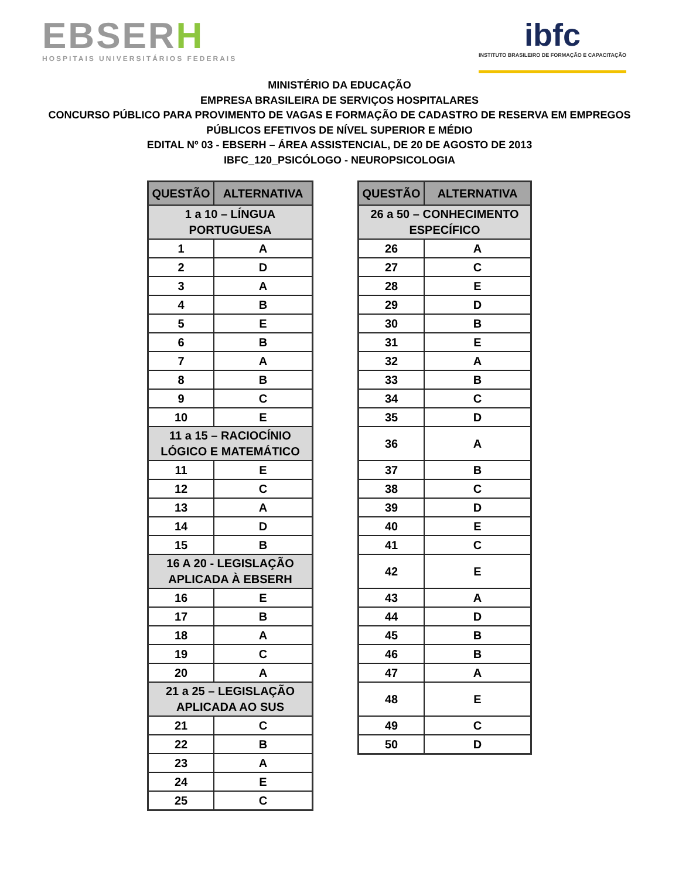EBSERH
HOSPITAIS UNIVERSITÁRIOS FEDERAIS
ibfc
INSTITUTO BRASILEIRO DE FORMAÇÃO E CAPACITAÇÃO
MINISTÉRIO DA EDUCAÇÃO
EMPRESA BRASILEIRA DE SERVIÇOS HOSPITALARES
CONCURSO PÚBLICO PARA PROVIMENTO DE VAGAS E FORMAÇÃO DE CADASTRO DE RESERVA EM EMPREGOS
PÚBLICOS EFETIVOS DE NÍVEL SUPERIOR E MÉDIO
EDITAL Nº 03 - EBSERH – ÁREA ASSISTENCIAL, DE 20 DE AGOSTO DE 2013
IBFC_120_PSICÓLOGO - NEUROPSICOLOGIA
| QUESTÃO | ALTERNATIVA |
| --- | --- |
| 1 a 10 – LÍNGUA PORTUGUESA | |
| 1 | A |
| 2 | D |
| 3 | A |
| 4 | B |
| 5 | E |
| 6 | B |
| 7 | A |
| 8 | B |
| 9 | C |
| 10 | E |
| 11 a 15 – RACIOCÍNIO LÓGICO E MATEMÁTICO | |
| 11 | E |
| 12 | C |
| 13 | A |
| 14 | D |
| 15 | B |
| 16 A 20 - LEGISLAÇÃO APLICADA À EBSERH | |
| 16 | E |
| 17 | B |
| 18 | A |
| 19 | C |
| 20 | A |
| 21 a 25 – LEGISLAÇÃO APLICADA AO SUS | |
| 21 | C |
| 22 | B |
| 23 | A |
| 24 | E |
| 25 | C |
| QUESTÃO | ALTERNATIVA |
| --- | --- |
| 26 a 50 – CONHECIMENTO ESPECÍFICO | |
| 26 | A |
| 27 | C |
| 28 | E |
| 29 | D |
| 30 | B |
| 31 | E |
| 32 | A |
| 33 | B |
| 34 | C |
| 35 | D |
| 36 | A |
| 37 | B |
| 38 | C |
| 39 | D |
| 40 | E |
| 41 | C |
| 42 | E |
| 43 | A |
| 44 | D |
| 45 | B |
| 46 | B |
| 47 | A |
| 48 | E |
| 49 | C |
| 50 | D |